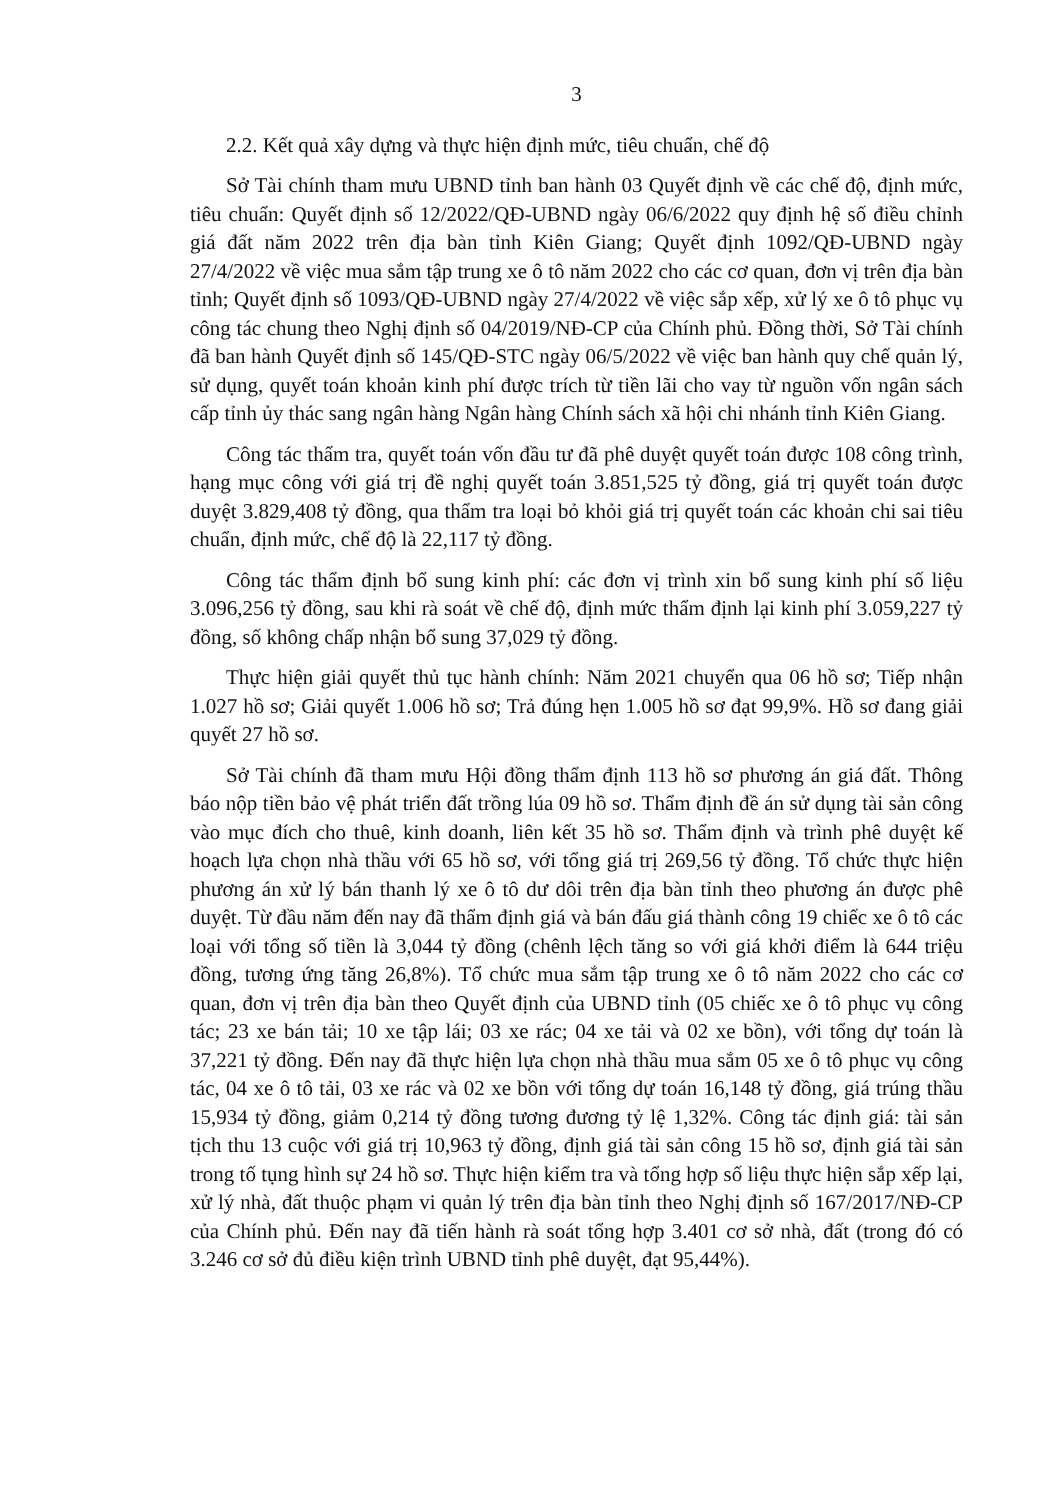3
2.2. Kết quả xây dựng và thực hiện định mức, tiêu chuẩn, chế độ
Sở Tài chính tham mưu UBND tỉnh ban hành 03 Quyết định về các chế độ, định mức, tiêu chuẩn: Quyết định số 12/2022/QĐ-UBND ngày 06/6/2022 quy định hệ số điều chỉnh giá đất năm 2022 trên địa bàn tỉnh Kiên Giang; Quyết định 1092/QĐ-UBND ngày 27/4/2022 về việc mua sắm tập trung xe ô tô năm 2022 cho các cơ quan, đơn vị trên địa bàn tỉnh; Quyết định số 1093/QĐ-UBND ngày 27/4/2022 về việc sắp xếp, xử lý xe ô tô phục vụ công tác chung theo Nghị định số 04/2019/NĐ-CP của Chính phủ. Đồng thời, Sở Tài chính đã ban hành Quyết định số 145/QĐ-STC ngày 06/5/2022 về việc ban hành quy chế quản lý, sử dụng, quyết toán khoản kinh phí được trích từ tiền lãi cho vay từ nguồn vốn ngân sách cấp tỉnh ủy thác sang ngân hàng Ngân hàng Chính sách xã hội chi nhánh tỉnh Kiên Giang.
Công tác thẩm tra, quyết toán vốn đầu tư đã phê duyệt quyết toán được 108 công trình, hạng mục công với giá trị đề nghị quyết toán 3.851,525 tỷ đồng, giá trị quyết toán được duyệt 3.829,408 tỷ đồng, qua thẩm tra loại bỏ khỏi giá trị quyết toán các khoản chi sai tiêu chuẩn, định mức, chế độ là 22,117 tỷ đồng.
Công tác thẩm định bổ sung kinh phí: các đơn vị trình xin bổ sung kinh phí số liệu 3.096,256 tỷ đồng, sau khi rà soát về chế độ, định mức thẩm định lại kinh phí 3.059,227 tỷ đồng, số không chấp nhận bổ sung 37,029 tỷ đồng.
Thực hiện giải quyết thủ tục hành chính: Năm 2021 chuyển qua 06 hồ sơ; Tiếp nhận 1.027 hồ sơ; Giải quyết 1.006 hồ sơ; Trả đúng hẹn 1.005 hồ sơ đạt 99,9%. Hồ sơ đang giải quyết 27 hồ sơ.
Sở Tài chính đã tham mưu Hội đồng thẩm định 113 hồ sơ phương án giá đất. Thông báo nộp tiền bảo vệ phát triển đất trồng lúa 09 hồ sơ. Thẩm định đề án sử dụng tài sản công vào mục đích cho thuê, kinh doanh, liên kết 35 hồ sơ. Thẩm định và trình phê duyệt kế hoạch lựa chọn nhà thầu với 65 hồ sơ, với tổng giá trị 269,56 tỷ đồng. Tổ chức thực hiện phương án xử lý bán thanh lý xe ô tô dư dôi trên địa bàn tỉnh theo phương án được phê duyệt. Từ đầu năm đến nay đã thẩm định giá và bán đấu giá thành công 19 chiếc xe ô tô các loại với tổng số tiền là 3,044 tỷ đồng (chênh lệch tăng so với giá khởi điểm là 644 triệu đồng, tương ứng tăng 26,8%). Tổ chức mua sắm tập trung xe ô tô năm 2022 cho các cơ quan, đơn vị trên địa bàn theo Quyết định của UBND tỉnh (05 chiếc xe ô tô phục vụ công tác; 23 xe bán tải; 10 xe tập lái; 03 xe rác; 04 xe tải và 02 xe bồn), với tổng dự toán là 37,221 tỷ đồng. Đến nay đã thực hiện lựa chọn nhà thầu mua sắm 05 xe ô tô phục vụ công tác, 04 xe ô tô tải, 03 xe rác và 02 xe bồn với tổng dự toán 16,148 tỷ đồng, giá trúng thầu 15,934 tỷ đồng, giảm 0,214 tỷ đồng tương đương tỷ lệ 1,32%. Công tác định giá: tài sản tịch thu 13 cuộc với giá trị 10,963 tỷ đồng, định giá tài sản công 15 hồ sơ, định giá tài sản trong tố tụng hình sự 24 hồ sơ. Thực hiện kiểm tra và tổng hợp số liệu thực hiện sắp xếp lại, xử lý nhà, đất thuộc phạm vi quản lý trên địa bàn tỉnh theo Nghị định số 167/2017/NĐ-CP của Chính phủ. Đến nay đã tiến hành rà soát tổng hợp 3.401 cơ sở nhà, đất (trong đó có 3.246 cơ sở đủ điều kiện trình UBND tỉnh phê duyệt, đạt 95,44%).